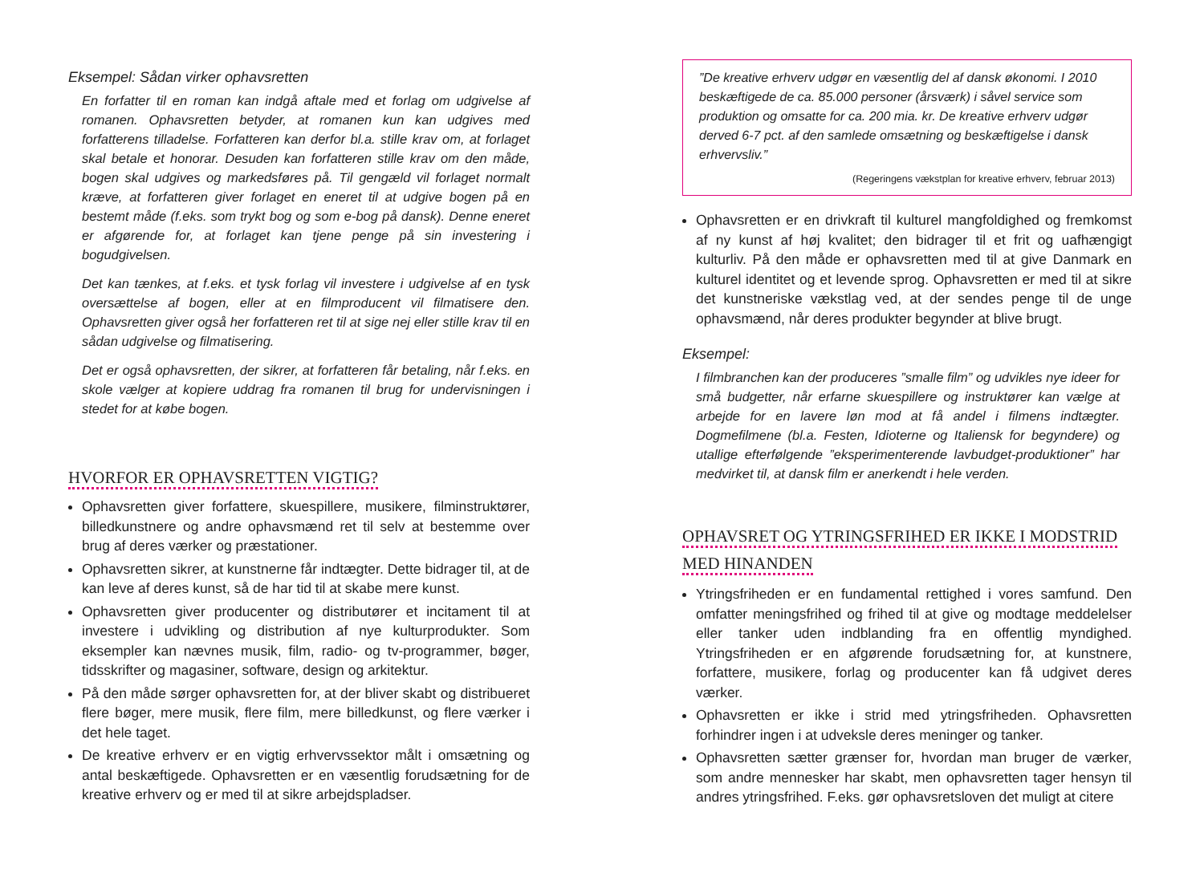Eksempel: Sådan virker ophavsretten
En forfatter til en roman kan indgå aftale med et forlag om udgivelse af romanen. Ophavsretten betyder, at romanen kun kan udgives med forfatterens tilladelse. Forfatteren kan derfor bl.a. stille krav om, at forlaget skal betale et honorar. Desuden kan forfatteren stille krav om den måde, bogen skal udgives og markedsføres på. Til gengæld vil forlaget normalt kræve, at forfatteren giver forlaget en eneret til at udgive bogen på en bestemt måde (f.eks. som trykt bog og som e-bog på dansk). Denne eneret er afgørende for, at forlaget kan tjene penge på sin investering i bogudgivelsen.
Det kan tænkes, at f.eks. et tysk forlag vil investere i udgivelse af en tysk oversættelse af bogen, eller at en filmproducent vil filmatisere den. Ophavsretten giver også her forfatteren ret til at sige nej eller stille krav til en sådan udgivelse og filmatisering.
Det er også ophavsretten, der sikrer, at forfatteren får betaling, når f.eks. en skole vælger at kopiere uddrag fra romanen til brug for undervisningen i stedet for at købe bogen.
HVORFOR ER OPHAVSRETTEN VIGTIG?
Ophavsretten giver forfattere, skuespillere, musikere, filminstruktører, billedkunstnere og andre ophavsmænd ret til selv at bestemme over brug af deres værker og præstationer.
Ophavsretten sikrer, at kunstnerne får indtægter. Dette bidrager til, at de kan leve af deres kunst, så de har tid til at skabe mere kunst.
Ophavsretten giver producenter og distributører et incitament til at investere i udvikling og distribution af nye kulturprodukter. Som eksempler kan nævnes musik, film, radio- og tv-programmer, bøger, tidsskrifter og magasiner, software, design og arkitektur.
På den måde sørger ophavsretten for, at der bliver skabt og distribueret flere bøger, mere musik, flere film, mere billedkunst, og flere værker i det hele taget.
De kreative erhverv er en vigtig erhvervssektor målt i omsætning og antal beskæftigede. Ophavsretten er en væsentlig forudsætning for de kreative erhverv og er med til at sikre arbejdspladser.
”De kreative erhverv udgør en væsentlig del af dansk økonomi. I 2010 beskæftigede de ca. 85.000 personer (årsværk) i såvel service som produktion og omsatte for ca. 200 mia. kr. De kreative erhverv udgør derved 6-7 pct. af den samlede omsætning og beskæftigelse i dansk erhvervsliv.”
(Regeringens vækstplan for kreative erhverv, februar 2013)
Ophavsretten er en drivkraft til kulturel mangfoldighed og fremkomst af ny kunst af høj kvalitet; den bidrager til et frit og uafhængigt kulturliv. På den måde er ophavsretten med til at give Danmark en kulturel identitet og et levende sprog. Ophavsretten er med til at sikre det kunstneriske vækstlag ved, at der sendes penge til de unge ophavsmænd, når deres produkter begynder at blive brugt.
Eksempel:
I filmbranchen kan der produceres ”smalle film” og udvikles nye ideer for små budgetter, når erfarne skuespillere og instruktører kan vælge at arbejde for en lavere løn mod at få andel i filmens indtægter. Dogmefilmene (bl.a. Festen, Idioterne og Italiensk for begyndere) og utallige efterfølgende ”eksperimenterende lavbudget-produktioner” har medvirket til, at dansk film er anerkendt i hele verden.
OPHAVSRET OG YTRINGSFRIHED ER IKKE I MODSTRID
MED HINANDEN
Ytringsfriheden er en fundamental rettighed i vores samfund. Den omfatter meningsfrihed og frihed til at give og modtage meddelelser eller tanker uden indblanding fra en offentlig myndighed. Ytringsfriheden er en afgørende forudsætning for, at kunstnere, forfattere, musikere, forlag og producenter kan få udgivet deres værker.
Ophavsretten er ikke i strid med ytringsfriheden. Ophavsretten forhindrer ingen i at udveksle deres meninger og tanker.
Ophavsretten sætter grænser for, hvordan man bruger de værker, som andre mennesker har skabt, men ophavsretten tager hensyn til andres ytringsfrihed. F.eks. gør ophavsretsloven det muligt at citere